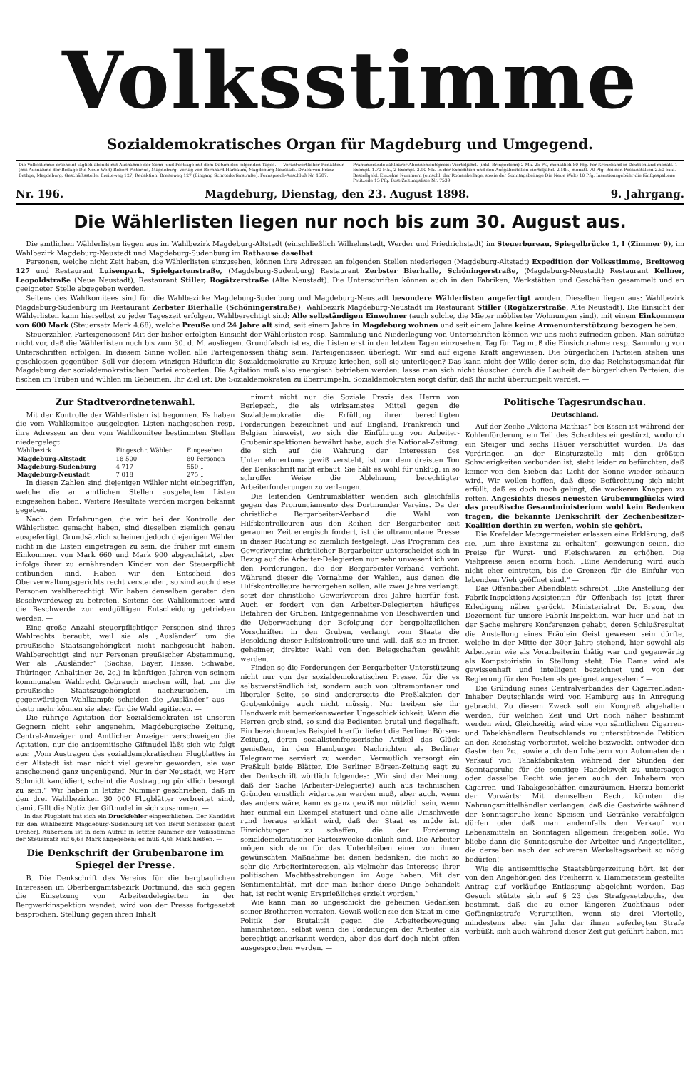Volksstimme
Sozialdemokratisches Organ für Magdeburg und Umgegend.
Die Volksstimme erscheint täglich abends mit Ausnahme der Sonn- und Festtage mit dem Datum des folgenden Tages. — Verantwortlicher Redakteur (mit Ausnahme der Beilage Die Neue Welt) Robert Pistorius, Magdeburg. Verlag von Bernhard Harbaum, Magdeburg-Neustadt. Druck von Franz Bethge, Magdeburg. Geschäftsstelle: Breiteweg 127, Redaktion: Breiteweg 127 (Eingang Schrotdorferstraße). Fernsprech-Anschluß Nr. 1587.
Pränumerando zahlbarer Abonnementspreis: Vierteljährl. (inkl. Bringerlohn) 2 Mk. 25 Pf., monatlich 80 Pfg. Per Kreuzband in Deutschland monatl. 1 Exempl. 1.70 Mk., 2 Exempl. 2.90 Mk. In der Expedition und den Ausgabestellen vierteljährl. 2 Mk., monatl. 70 Pfg. Bei den Postanstalten 2.50 exkl. Bestellgeld. Einzelne Nummern (einschl. der Romanbeilage, sowie der Sonntagsbeilage Die Neue Welt) 10 Pfg. Insertionsgebühr die fünfgespaltene Petitzeile 15 Pfg. Post-Zeitungsliste Nr. 7539.
Nr. 196. Magdeburg, Dienstag, den 23. August 1898. 9. Jahrgang.
Die Wählerlisten liegen nur noch bis zum 30. August aus.
Die amtlichen Wählerlisten liegen aus im Wahlbezirk Magdeburg-Altstadt (einschließlich Wilhelmstadt, Werder und Friedrichstadt) im Steuerbureau, Spiegelbrücke 1, I (Zimmer 9), im Wahlbezirk Magdeburg-Neustadt und Magdeburg-Sudenburg im Rathause daselbst.
Personen, welche nicht Zeit haben, die Wählerlisten einzusehen, können ihre Adressen an folgenden Stellen niederlegen (Magdeburg-Altstadt) Expedition der Volksstimme, Breiteweg 127 und Restaurant Luisenpark, Spielgartenstraße, (Magdeburg-Sudenburg) Restaurant Zerbster Bierhalle, Schöningerstraße, (Magdeburg-Neustadt) Restaurant Kellner, Leopoldstraße (Neue Neustadt), Restaurant Stiller, Rogätzerstraße (Alte Neustadt). Die Unterschriften können auch in den Fabriken, Werkstätten und Geschäften gesammelt und an geeigneter Stelle abgegeben werden.
Seitens des Wahlkomitees sind für die Wahlbezirke Magdeburg-Sudenburg und Magdeburg-Neustadt besondere Wählerlisten angefertigt worden. Dieselben liegen aus: Wahlbezirk Magdeburg-Sudenburg im Restaurant Zerbster Bierhalle (Schöningerstraße), Wahlbezirk Magdeburg-Neustadt im Restaurant Stiller (Rogätzerstraße, Alte Neustadt). Die Einsicht der Wählerlisten kann hierselbst zu jeder Tageszeit erfolgen. Wahlberechtigt sind: Alle selbständigen Einwohner (auch solche, die Mieter möblierter Wohnungen sind), mit einem Einkommen von 600 Mark (Steuersatz Mark 4.68), welche Preuße und 24 Jahre alt sind, seit einem Jahre in Magdeburg wohnen und seit einem Jahre keine Armenunterstützung bezogen haben.
Steuerzahler, Parteigenossen! Mit der bisher erfolgten Einsicht der Wählerlisten resp. Sammlung und Niederlegung von Unterschriften können wir uns nicht zufrieden geben. Man schütze nicht vor, daß die Wählerlisten noch bis zum 30. d. M. ausliegen. Grundfalsch ist es, die Listen erst in den letzten Tagen einzusehen. Tag für Tag muß die Einsichtnahme resp. Sammlung von Unterschriften erfolgen. In diesem Sinne wollen alle Parteigenossen thätig sein. Parteigenossen überlegt: Wir sind auf eigene Kraft angewiesen. Die bürgerlichen Parteien stehen uns geschlossen gegenüber. Soll vor diesem winzigen Häuflein die Sozialdemokratie zu Kreuze kriechen, soll sie unterliegen? Das kann nicht der Wille derer sein, die das Reichstagsmandat für Magdeburg der sozialdemokratischen Partei eroberten. Die Agitation muß also energisch betrieben werden; lasse man sich nicht täuschen durch die Lauheit der bürgerlichen Parteien, die fischen im Trüben und wühlen im Geheimen. Ihr Ziel ist: Die Sozialdemokraten zu überrumpeln. Sozialdemokraten sorgt dafür, daß Ihr nicht überrumpelt werdet. —
Zur Stadtverordnetenwahl.
Mit der Kontrolle der Wählerlisten ist begonnen. Es haben die vom Wahlkomitee ausgelegten Listen nachgesehen resp. ihre Adressen an den vom Wahlkomitee bestimmten Stellen niedergelegt:
| Wahlbezirk | Eingeschr. Wähler | Eingesehen |
| --- | --- | --- |
| Magdeburg-Altstadt | 18 500 | 80 Personen |
| Magdeburg-Sudenburg | 4 717 | 550 „ |
| Magdeburg-Neustadt | 7 018 | 275 „ |
In diesen Zahlen sind diejenigen Wähler nicht einbegriffen, welche die an amtlichen Stellen ausgelegten Listen eingesehen haben. Weitere Resultate werden morgen bekannt gegeben.
Nach den Erfahrungen, die wir bei der Kontrolle der Wählerlisten gemacht haben, sind dieselben ziemlich genau ausgefertigt. Grundsätzlich scheinen jedoch diejenigen Wähler nicht in die Listen eingetragen zu sein, die früher mit einem Einkommen von Mark 660 und Mark 900 abgeschätzt, aber infolge ihrer zu ernährenden Kinder von der Steuerpflicht entbunden sind. Haben wir den Entscheid des Oberverwaltungsgerichts recht verstanden, so sind auch diese Personen wahlberechtigt. Wir haben denselben geraten den Beschwerdeweg zu betreten. Seitens des Wahlkomitees wird die Beschwerde zur endgültigen Entscheidung getrieben werden. —
Eine große Anzahl steuerpflichtiger Personen sind ihres Wahlrechts beraubt, weil sie als „Ausländer“ um die preußische Staatsangehörigkeit nicht nachgesucht haben. Wahlberechtigt sind nur Personen preußischer Abstammung. Wer als „Ausländer“ (Sachse, Bayer, Hesse, Schwabe, Thüringer, Anhaltiner 2c. 2c.) in künftigen Jahren von seinem kommunalen Wahlrecht Gebrauch machen will, hat um die preußische Staatszugehörigkeit nachzusuchen. Im gegenwärtigen Wahlkampfe scheiden die „Ausländer“ aus — desto mehr können sie aber für die Wahl agitieren. —
Die rührige Agitation der Sozialdemokraten ist unseren Gegnern nicht sehr angenehm. Magdeburgische Zeitung, Central-Anzeiger und Amtlicher Anzeiger verschweigen die Agitation, nur die antisemitische Giftnudel läßt sich wie folgt aus: „Vom Austragen des sozialdemokratischen Flugblattes in der Altstadt ist man nicht viel gewahr geworden, sie war anscheinend ganz ungenügend. Nur in der Neustadt, wo Herr Schmidt kandidiert, scheint die Austragung pünktlich besorgt zu sein.“ Wir haben in letzter Nummer geschrieben, daß in den drei Wahlbezirken 30 000 Flugblätter verbreitet sind, damit fällt die Notiz der Giftnudel in sich zusammen. —
In das Flugblatt hat sich ein Druckfehler eingeschlichen. Der Kandidat für den Wahlbezirk Magdeburg-Sudenburg ist von Beruf Schlosser (nicht Dreher). Außerdem ist in dem Aufruf in letzter Nummer der Volksstimme der Steuersatz auf 6,68 Mark angegeben; es muß 4,68 Mark heißen. —
Die Denkschrift der Grubenbarone im Spiegel der Presse.
B. Die Denkschrift des Vereins für die bergbaulichen Interessen im Oberbergamtsbezirk Dortmund, die sich gegen die Einsetzung von Arbeiterdelegierten in der Bergwerkinspektion wendet, wird von der Presse fortgesetzt besprochen. Stellung gegen ihren Inhalt
nimmt nicht nur die Soziale Praxis des Herrn von Berlepsch, die als wirksamstes Mittel gegen die Sozialdemokratie die Erfüllung ihrer berechtigten Forderungen bezeichnet und auf England, Frankreich und Belgien hinweist, wo sich die Einführung von Arbeiter-Grubeninspektionen bewährt habe, auch die National-Zeitung, die sich auf die Wahrung der Interessen des Unternehmertums gewiß versteht, ist von dem dreisten Ton der Denkschrift nicht erbaut. Sie hält es wohl für unklug, in so schroffer Weise die Ablehnung berechtigter Arbeiterforderungen zu verlangen.
Die leitenden Centrumsblätter wenden sich gleichfalls gegen das Pronunciamento des Dortmunder Vereins. Da der christliche Bergarbeiter-Verband die Wahl von Hilfskontrolleuren aus den Reihen der Bergarbeiter seit geraumer Zeit energisch fordert, ist die ultramontane Presse in dieser Richtung so ziemlich festgelegt. Das Programm des Gewerkvereins christlicher Bergarbeiter unterscheidet sich in Bezug auf die Arbeiter-Delegierten nur sehr unwesentlich von den Forderungen, die der Bergarbeiter-Verband verficht. Während dieser die Vornahme der Wahlen, aus denen die Hilfskontrolleure hervorgehen sollen, alle zwei Jahre verlangt, setzt der christliche Gewerkverein drei Jahre hierfür fest. Auch er fordert von den Arbeiter-Delegierten häufiges Befahren der Gruben, Entgegennahme von Beschwerden und die Ueberwachung der Befolgung der bergpolizeilichen Vorschriften in den Gruben, verlangt vom Staate die Besoldung dieser Hilfskontrolleure und will, daß sie in freier, geheimer, direkter Wahl von den Belegschaften gewählt werden.
Finden so die Forderungen der Bergarbeiter Unterstützung nicht nur von der sozialdemokratischen Presse, für die es selbstverständlich ist, sondern auch von ultramontaner und liberaler Seite, so sind andererseits die Preßlakaien der Grubenkönige auch nicht müssig. Nur treiben sie ihr Handwerk mit bemerkenswerter Ungeschicklichkeit. Wenn die Herren grob sind, so sind die Bedienten brutal und flegelhaft. Ein bezeichnendes Beispiel hierfür liefert die Berliner Börsen-Zeitung, deren sozialistenfresserische Artikel das Glück genießen, in den Hamburger Nachrichten als Berliner Telegramme serviert zu werden. Vermutlich versorgt ein Preßkuli beide Blätter. Die Berliner Börsen-Zeitung sagt zu der Denkschrift wörtlich folgendes: „Wir sind der Meinung, daß der Sache (Arbeiter-Delegierte) auch aus technischen Gründen ernstlich widerraten werden muß, aber auch, wenn das anders wäre, kann es ganz gewiß nur nützlich sein, wenn hier einmal ein Exempel statuiert und ohne alle Umschweife rund heraus erklärt wird, daß der Staat es müde ist, Einrichtungen zu schaffen, die der Forderung sozialdemokratischer Parteizwecke dienlich sind. Die Arbeiter mögen sich dann für das Unterbleiben einer von ihnen gewünschten Maßnahme bei denen bedanken, die nicht so sehr die Arbeiterinteressen, als vielmehr das Interesse ihrer politischen Machtbestrebungen im Auge haben. Mit der Sentimentalität, mit der man bisher diese Dinge behandelt hat, ist recht wenig Ersprießliches erzielt worden.“
Wie kann man so ungeschickt die geheimen Gedanken seiner Brotherren verraten. Gewiß wollen sie den Staat in eine Politik der Brutalität gegen die Arbeiterbewegung hineinhetzen, selbst wenn die Forderungen der Arbeiter als berechtigt anerkannt werden, aber das darf doch nicht offen ausgesprochen werden. —
Politische Tagesrundschau.
Deutschland.
Auf der Zeche „Viktoria Mathias“ bei Essen ist während der Kohlenförderung ein Teil des Schachtes eingestürzt, wodurch ein Steiger und sechs Häuer verschüttet wurden. Da das Vordringen an der Einsturzstelle mit den größten Schwierigkeiten verbunden ist, steht leider zu befürchten, daß keiner von den Sieben das Licht der Sonne wieder schauen wird. Wir wollen hoffen, daß diese Befürchtung sich nicht erfüllt, daß es doch noch gelingt, die wackeren Knappen zu retten. Angesichts dieses neuesten Grubenunglücks wird das preußische Gesamtministerium wohl kein Bedenken tragen, die bekannte Denkschrift der Zechenbesitzer-Koalition dorthin zu werfen, wohin sie gehört. —
Die Krefelder Metzgermeister erlassen eine Erklärung, daß sie, „um ihre Existenz zu erhalten“, gezwungen seien, die Preise für Wurst- und Fleischwaren zu erhöhen. Die Viehpreise seien enorm hoch. „Eine Aenderung wird auch nicht eher eintreten, bis die Grenzen für die Einfuhr von lebendem Vieh geöffnet sind.“ —
Das Offenbacher Abendblatt schreibt: „Die Anstellung der Fabrik-Inspektions-Assistentin für Offenbach ist jetzt ihrer Erledigung näher gerückt. Ministerialrat Dr. Braun, der Dezernent für unsere Fabrik-Inspektion, war hier und hat in der Sache mehrere Konferenzen gehabt, deren Schlußresultat die Anstellung eines Fräulein Geist gewesen sein dürfte, welche in der Mitte der 30er Jahre stehend, hier sowohl als Arbeiterin wie als Vorarbeiterin thätig war und gegenwärtig als Kompstoiristin in Stellung steht. Die Dame wird als gewissenhaft und intelligent bezeichnet und von der Regierung für den Posten als geeignet angesehen.“ —
Die Gründung eines Centralverbandes der Cigarrenladen-Inhaber Deutschlands wird von Hamburg aus in Anregung gebracht. Zu diesem Zweck soll ein Kongreß abgehalten werden, für welchen Zeit und Ort noch näher bestimmt werden wird. Gleichzeitig wird eine von sämtlichen Cigarren- und Tabakhändlern Deutschlands zu unterstützende Petition an den Reichstag vorbereitet, welche bezweckt, entweder den Gastwirten 2c., sowie auch den Inhabern von Automaten den Verkauf von Tabakfabrikaten während der Stunden der Sonntagsruhe für die sonstige Handelswelt zu untersagen oder dasselbe Recht wie jenen auch den Inhabern von Cigarren- und Tabakgeschäften einzuräumen. Hierzu bemerkt der Vorwärts: Mit demselben Recht könnten die Nahrungsmittelhändler verlangen, daß die Gastwirte während der Sonntagsruhe keine Speisen und Getränke verabfolgen dürfen oder daß man andernfalls den Verkauf von Lebensmitteln an Sonntagen allgemein freigeben solle. Wo bliebe dann die Sonntagsruhe der Arbeiter und Angestellten, die derselben nach der schweren Werkeltagsarbeit so nötig bedürfen! —
Wie die antisemitische Staatsbürgerzeitung hört, ist der von den Angehörigen des Freiherrn v. Hammerstein gestellte Antrag auf vorläufige Entlassung abgelehnt worden. Das Gesuch stützte sich auf § 23 des Strafgesetzbuchs, der bestimmt, daß die zu einer längeren Zuchthaus- oder Gefängnisstrafe Verurteilten, wenn sie drei Vierteile, mindestens aber ein Jahr der ihnen auferlegten Strafe verbüßt, sich auch während dieser Zeit gut geführt haben, mit